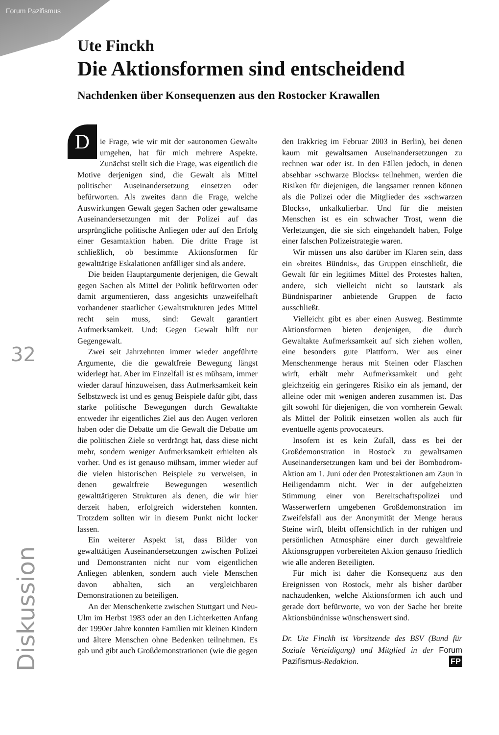Forum Pazifismus
Ute Finckh
Die Aktionsformen sind entscheidend
Nachdenken über Konsequenzen aus den Rostocker Krawallen
32
Diskussion
Die Frage, wie wir mit der »autonomen Gewalt« umgehen, hat für mich mehrere Aspekte. Zunächst stellt sich die Frage, was eigentlich die Motive derjenigen sind, die Gewalt als Mittel politischer Auseinandersetzung einsetzen oder befürworten. Als zweites dann die Frage, welche Auswirkungen Gewalt gegen Sachen oder gewaltsame Auseinandersetzungen mit der Polizei auf das ursprüngliche politische Anliegen oder auf den Erfolg einer Gesamtaktion haben. Die dritte Frage ist schließlich, ob bestimmte Aktionsformen für gewalttätige Eskalationen anfälliger sind als andere.
Die beiden Hauptargumente derjenigen, die Gewalt gegen Sachen als Mittel der Politik befürworten oder damit argumentieren, dass angesichts unzweifelhaft vorhandener staatlicher Gewaltstrukturen jedes Mittel recht sein muss, sind: Gewalt garantiert Aufmerksamkeit. Und: Gegen Gewalt hilft nur Gegengewalt.
Zwei seit Jahrzehnten immer wieder angeführte Argumente, die die gewaltfreie Bewegung längst widerlegt hat. Aber im Einzelfall ist es mühsam, immer wieder darauf hinzuweisen, dass Aufmerksamkeit kein Selbstzweck ist und es genug Beispiele dafür gibt, dass starke politische Bewegungen durch Gewaltakte entweder ihr eigentliches Ziel aus den Augen verloren haben oder die Debatte um die Gewalt die Debatte um die politischen Ziele so verdrängt hat, dass diese nicht mehr, sondern weniger Aufmerksamkeit erhielten als vorher. Und es ist genauso mühsam, immer wieder auf die vielen historischen Beispiele zu verweisen, in denen gewaltfreie Bewegungen wesentlich gewalttätigeren Strukturen als denen, die wir hier derzeit haben, erfolgreich widerstehen konnten. Trotzdem sollten wir in diesem Punkt nicht locker lassen.
Ein weiterer Aspekt ist, dass Bilder von gewalttätigen Auseinandersetzungen zwischen Polizei und Demonstranten nicht nur vom eigentlichen Anliegen ablenken, sondern auch viele Menschen davon abhalten, sich an vergleichbaren Demonstrationen zu beteiligen.
An der Menschenkette zwischen Stuttgart und Neu-Ulm im Herbst 1983 oder an den Lichterketten Anfang der 1990er Jahre konnten Familien mit kleinen Kindern und ältere Menschen ohne Bedenken teilnehmen. Es gab und gibt auch Großdemonstrationen (wie die gegen den Irakkrieg im Februar 2003 in Berlin), bei denen kaum mit gewaltsamen Auseinandersetzungen zu rechnen war oder ist. In den Fällen jedoch, in denen absehbar »schwarze Blocks« teilnehmen, werden die Risiken für diejenigen, die langsamer rennen können als die Polizei oder die Mitglieder des »schwarzen Blocks«, unkalkulierbar. Und für die meisten Menschen ist es ein schwacher Trost, wenn die Verletzungen, die sie sich eingehandelt haben, Folge einer falschen Polizeistrategie waren.
Wir müssen uns also darüber im Klaren sein, dass ein »breites Bündnis«, das Gruppen einschließt, die Gewalt für ein legitimes Mittel des Protestes halten, andere, sich vielleicht nicht so lautstark als Bündnispartner anbietende Gruppen de facto ausschließt.
Vielleicht gibt es aber einen Ausweg. Bestimmte Aktionsformen bieten denjenigen, die durch Gewaltakte Aufmerksamkeit auf sich ziehen wollen, eine besonders gute Plattform. Wer aus einer Menschenmenge heraus mit Steinen oder Flaschen wirft, erhält mehr Aufmerksamkeit und geht gleichzeitig ein geringeres Risiko ein als jemand, der alleine oder mit wenigen anderen zusammen ist. Das gilt sowohl für diejenigen, die von vornherein Gewalt als Mittel der Politik einsetzen wollen als auch für eventuelle agents provocateurs.
Insofern ist es kein Zufall, dass es bei der Großdemonstration in Rostock zu gewaltsamen Auseinandersetzungen kam und bei der Bombodrom-Aktion am 1. Juni oder den Protestaktionen am Zaun in Heiligendamm nicht. Wer in der aufgeheizten Stimmung einer von Bereitschaftspolizei und Wasserwerfern umgebenen Großdemonstration im Zweifelsfall aus der Anonymität der Menge heraus Steine wirft, bleibt offensichtlich in der ruhigen und persönlichen Atmosphäre einer durch gewaltfreie Aktionsgruppen vorbereiteten Aktion genauso friedlich wie alle anderen Beteiligten.
Für mich ist daher die Konsequenz aus den Ereignissen von Rostock, mehr als bisher darüber nachzudenken, welche Aktionsformen ich auch und gerade dort befürworte, wo von der Sache her breite Aktionsbündnisse wünschenswert sind.
Dr. Ute Finckh ist Vorsitzende des BSV (Bund für Soziale Verteidigung) und Mitglied in der Forum Pazifismus-Redaktion. FP